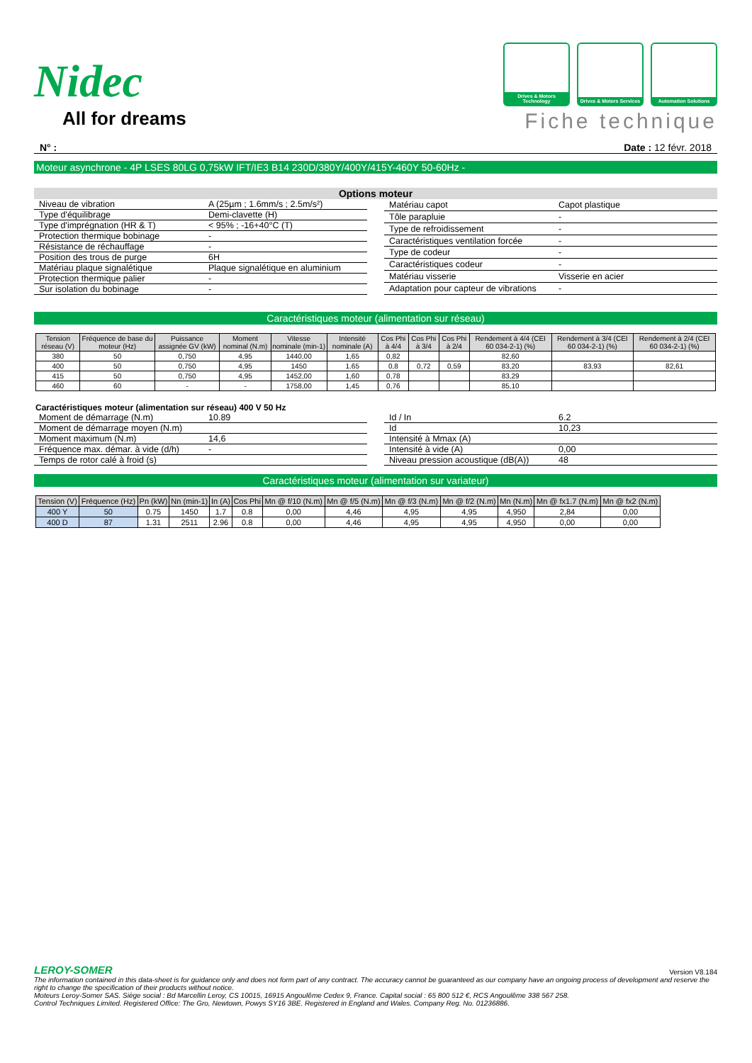Nidec
All for dreams
Drives & Motors Technology
Drives & Motors Services
Automation Solutions
Fiche technique
N° : Date : 12 févr. 2018
Moteur asynchrone - 4P LSES 80LG 0,75kW IFT/IE3 B14 230D/380Y/400Y/415Y-460Y 50-60Hz -
Options moteur
| Niveau de vibration | A (25µm ; 1.6mm/s ; 2.5m/s²) |
| Type d'équilibrage | Demi-clavette (H) |
| Type d'imprégnation (HR & T) | < 95% ; -16+40°C (T) |
| Protection thermique bobinage | - |
| Résistance de réchauffage | - |
| Position des trous de purge | 6H |
| Matériau plaque signalétique | Plaque signalétique en aluminium |
| Protection thermique palier | - |
| Sur isolation du bobinage | - |
| Matériau capot | Capot plastique |
| Tôle parapluie | - |
| Type de refroidissement | - |
| Caractéristiques ventilation forcée | - |
| Type de codeur | - |
| Caractéristiques codeur | - |
| Matériau visserie | Visserie en acier |
| Adaptation pour capteur de vibrations | - |
Caractéristiques moteur (alimentation sur réseau)
| Tension réseau (V) | Fréquence de base du moteur (Hz) | Puissance assignée GV (kW) | Moment nominal (N.m) | Vitesse nominale (min-1) | Intensité nominale (A) | Cos Phi à 4/4 | Cos Phi à 3/4 | Cos Phi à 2/4 | Rendement à 4/4 (CEI 60 034-2-1) (%) | Rendement à 3/4 (CEI 60 034-2-1) (%) | Rendement à 2/4 (CEI 60 034-2-1) (%) |
| --- | --- | --- | --- | --- | --- | --- | --- | --- | --- | --- | --- |
| 380 | 50 | 0,750 | 4,95 | 1440,00 | 1,65 | 0,82 | | | 82,60 | | |
| 400 | 50 | 0,750 | 4,95 | 1450 | 1.65 | 0,8 | 0,72 | 0,59 | 83,20 | 83,93 | 82,61 |
| 415 | 50 | 0,750 | 4,95 | 1452,00 | 1,60 | 0,78 | | | 83,29 | | |
| 460 | 60 | - | - | 1758,00 | 1,45 | 0,76 | | | 85,10 | | |
Caractéristiques moteur (alimentation sur réseau) 400 V 50 Hz
| Moment de démarrage (N.m) | 10.89 |
| Moment de démarrage moyen (N.m) | |
| Moment maximum (N.m) | 14,6 |
| Fréquence max. démar. à vide (d/h) | - |
| Temps de rotor calé à froid (s) | |
| Id / In | 6.2 |
| Id | 10,23 |
| Intensité à Mmax (A) | |
| Intensité à vide (A) | 0,00 |
| Niveau pression acoustique (dB(A)) | 48 |
Caractéristiques moteur (alimentation sur variateur)
| Tension (V) | Fréquence (Hz) | Pn (kW) | Nn (min-1) | In (A) | Cos Phi | Mn @ f/10 (N.m) | Mn @ f/5 (N.m) | Mn @ f/3 (N.m) | Mn @ f/2 (N.m) | Mn (N.m) | Mn @ fx1.7 (N.m) | Mn @ fx2 (N.m) |
| --- | --- | --- | --- | --- | --- | --- | --- | --- | --- | --- | --- | --- |
| 400 Y | 50 | 0.75 | 1450 | 1.7 | 0.8 | 0,00 | 4,46 | 4,95 | 4,95 | 4,950 | 2,84 | 0,00 |
| 400 D | 87 | 1.31 | 2511 | 2.96 | 0.8 | 0,00 | 4,46 | 4,95 | 4,95 | 4,950 | 0,00 | 0,00 |
LEROY-SOMER Version V8.184
The information contained in this data-sheet is for guidance only and does not form part of any contract. The accuracy cannot be guaranteed as our company have an ongoing process of development and reserve the right to change the specification of their products without notice.
Moteurs Leroy-Somer SAS. Siège social : Bd Marcellin Leroy, CS 10015, 16915 Angoulême Cedex 9, France. Capital social : 65 800 512 €, RCS Angoulême 338 567 258.
Control Techniques Limited. Registered Office: The Gro, Newtown, Powys SY16 3BE. Registered in England and Wales. Company Reg. No. 01236886.